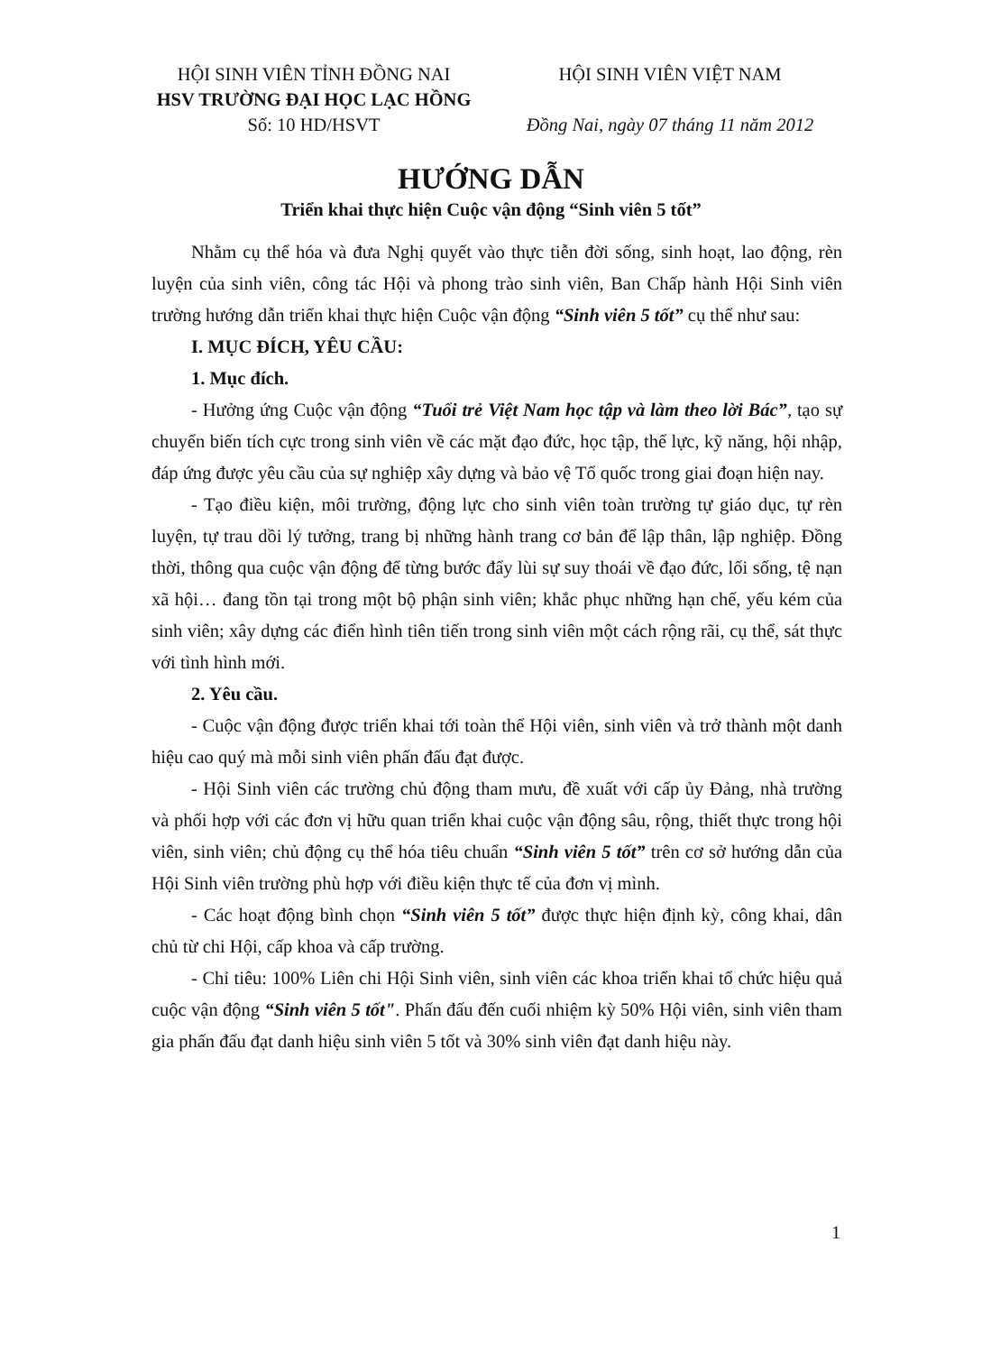HỘI SINH VIÊN TỈNH ĐỒNG NAI
HSV TRƯỜNG ĐẠI HỌC LẠC HỒNG
Số: 10 HD/HSVT
HỘI SINH VIÊN VIỆT NAM
Đồng Nai, ngày 07 tháng 11 năm 2012
HƯỚNG DẪN
Triển khai thực hiện Cuộc vận động “Sinh viên 5 tốt”
Nhằm cụ thể hóa và đưa Nghị quyết vào thực tiễn đời sống, sinh hoạt, lao động, rèn luyện của sinh viên, công tác Hội và phong trào sinh viên, Ban Chấp hành Hội Sinh viên trường hướng dẫn triển khai thực hiện Cuộc vận động “Sinh viên 5 tốt” cụ thể như sau:
I. MỤC ĐÍCH, YÊU CẦU:
1. Mục đích.
- Hưởng ứng Cuộc vận động “Tuổi trẻ Việt Nam học tập và làm theo lời Bác”, tạo sự chuyển biến tích cực trong sinh viên về các mặt đạo đức, học tập, thể lực, kỹ năng, hội nhập, đáp ứng được yêu cầu của sự nghiệp xây dựng và bảo vệ Tổ quốc trong giai đoạn hiện nay.
- Tạo điều kiện, môi trường, động lực cho sinh viên toàn trường tự giáo dục, tự rèn luyện, tự trau dồi lý tưởng, trang bị những hành trang cơ bản để lập thân, lập nghiệp. Đồng thời, thông qua cuộc vận động để từng bước đẩy lùi sự suy thoái về đạo đức, lối sống, tệ nạn xã hội… đang tồn tại trong một bộ phận sinh viên; khắc phục những hạn chế, yếu kém của sinh viên; xây dựng các điển hình tiên tiến trong sinh viên một cách rộng rãi, cụ thể, sát thực với tình hình mới.
2. Yêu cầu.
- Cuộc vận động được triển khai tới toàn thể Hội viên, sinh viên và trở thành một danh hiệu cao quý mà mỗi sinh viên phấn đấu đạt được.
- Hội Sinh viên các trường chủ động tham mưu, đề xuất với cấp ủy Đảng, nhà trường và phối hợp với các đơn vị hữu quan triển khai cuộc vận động sâu, rộng, thiết thực trong hội viên, sinh viên; chủ động cụ thể hóa tiêu chuẩn “Sinh viên 5 tốt” trên cơ sở hướng dẫn của Hội Sinh viên trường phù hợp với điều kiện thực tế của đơn vị mình.
- Các hoạt động bình chọn “Sinh viên 5 tốt” được thực hiện định kỳ, công khai, dân chủ từ chi Hội, cấp khoa và cấp trường.
- Chỉ tiêu: 100% Liên chi Hội Sinh viên, sinh viên các khoa triển khai tổ chức hiệu quả cuộc vận động “Sinh viên 5 tốt". Phấn đấu đến cuối nhiệm kỳ 50% Hội viên, sinh viên tham gia phấn đấu đạt danh hiệu sinh viên 5 tốt và 30% sinh viên đạt danh hiệu này.
1